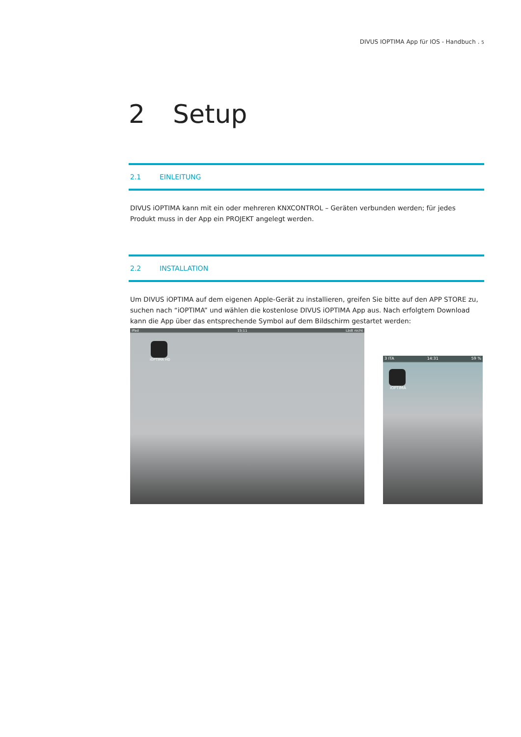DIVUS IOPTIMA App für IOS - Handbuch . 5
2 Setup
2.1 EINLEITUNG
DIVUS iOPTIMA kann mit ein oder mehreren KNXCONTROL – Geräten verbunden werden; für jedes Produkt muss in der App ein PROJEKT angelegt werden.
2.2 INSTALLATION
Um DIVUS iOPTIMA auf dem eigenen Apple-Gerät zu installieren, greifen Sie bitte auf den APP STORE zu, suchen nach “iOPTIMA” und wählen die kostenlose DIVUS iOPTIMA App aus. Nach erfolgtem Download kann die App über das entsprechende Symbol auf dem Bildschirm gestartet werden:
iPad 15:11 Lädt nicht
iOPTIMA HD
3 ITA 14:31 59 %
iOPTIMA